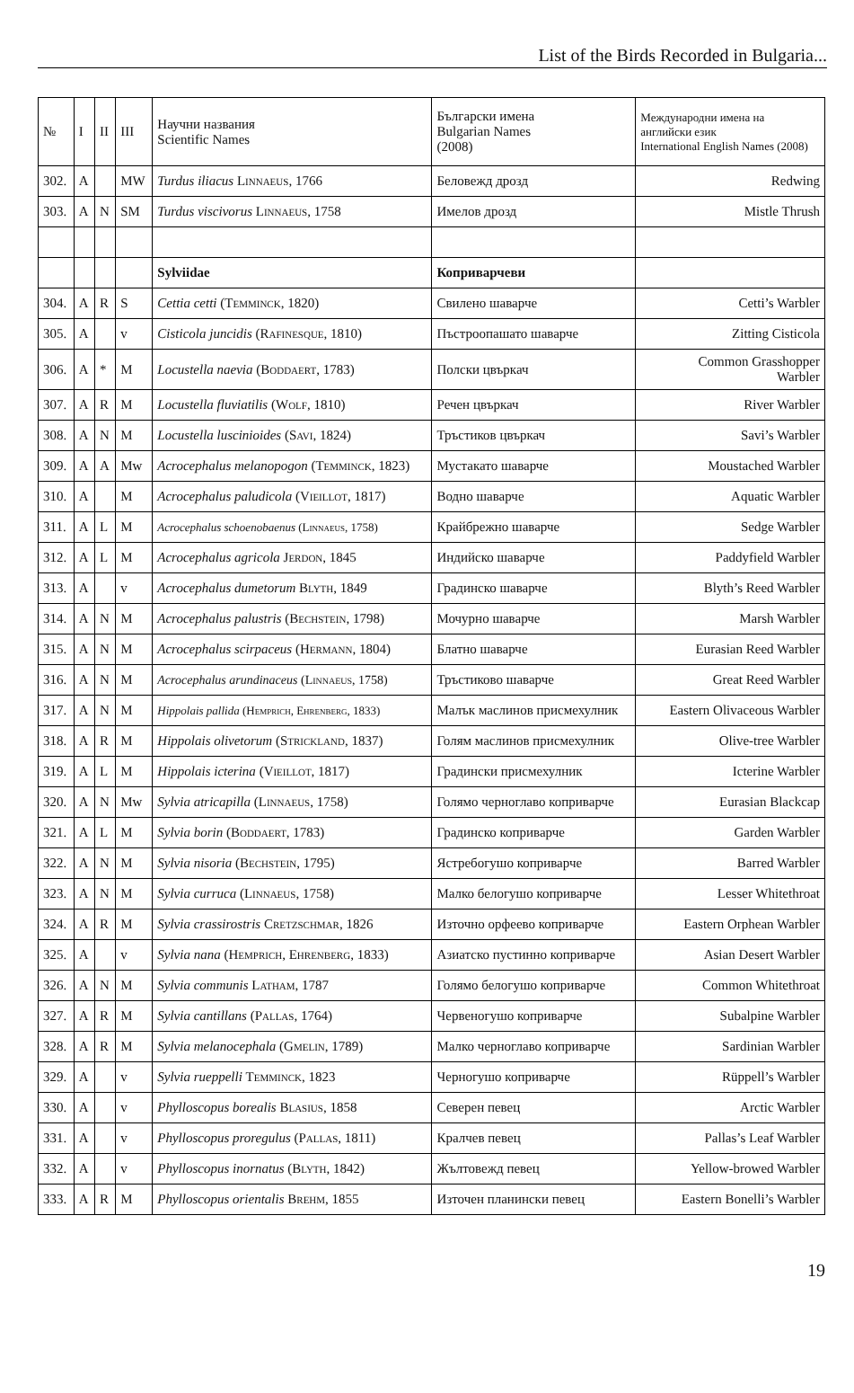List of the Birds Recorded in Bulgaria...
| № | I | II | III | Научни названия Scientific Names | Български имена Bulgarian Names (2008) | Международни имена на английски език International English Names (2008) |
| --- | --- | --- | --- | --- | --- | --- |
| 302. | A | | MW | Turdus iliacus Linnaeus , 1766 | Беловежд дрозд | Redwing |
| 303. | A | N | SM | Turdus viscivorus Linnaeus , 1758 | Имелов дрозд | Mistle Thrush |
| | | | | Sylviidae | Коприварчеви | |
| 304. | A | R | S | Cettia cetti ( Temminck , 1820) | Свилено шаварче | Cetti’s Warbler |
| 305. | A | | v | Cisticola juncidis ( Rafinesque , 1810) | Пъстроопашато шаварче | Zitting Cisticola |
| 306. | A | * | M | Locustella naevia ( Boddaert , 1783) | Полски цвъркач | Common Grasshopper Warbler |
| 307. | A | R | M | Locustella fluviatilis ( Wolf , 1810) | Речен цвъркач | River Warbler |
| 308. | A | N | M | Locustella luscinioides ( Savi , 1824) | Тръстиков цвъркач | Savi’s Warbler |
| 309. | A | A | Mw | Acrocephalus melanopogon ( Temminck , 1823) | Мустакато шаварче | Moustached Warbler |
| 310. | A | | M | Acrocephalus paludicola ( Vieillot , 1817) | Водно шаварче | Aquatic Warbler |
| 311. | A | L | M | Acrocephalus schoenobaenus ( Linnaeus , 1758) | Крайбрежно шаварче | Sedge Warbler |
| 312. | A | L | M | Acrocephalus agricola Jerdon , 1845 | Индийско шаварче | Paddyfield Warbler |
| 313. | A | | v | Acrocephalus dumetorum Blyth , 1849 | Градинско шаварче | Blyth’s Reed Warbler |
| 314. | A | N | M | Acrocephalus palustris ( Bechstein , 1798) | Мочурно шаварче | Marsh Warbler |
| 315. | A | N | M | Acrocephalus scirpaceus ( Hermann , 1804) | Блатно шаварче | Eurasian Reed Warbler |
| 316. | A | N | M | Acrocephalus arundinaceus ( Linnaeus , 1758) | Тръстиково шаварче | Great Reed Warbler |
| 317. | A | N | M | Hippolais pallida ( Hemprich, Ehrenberg , 1833) | Малък маслинов присмехулник | Eastern Olivaceous Warbler |
| 318. | A | R | M | Hippolais olivetorum ( Strickland , 1837) | Голям маслинов присмехулник | Olive-tree Warbler |
| 319. | A | L | M | Hippolais icterina ( Vieillot , 1817) | Градински присмехулник | Icterine Warbler |
| 320. | A | N | Mw | Sylvia atricapilla ( Linnaeus , 1758) | Голямо черноглаво коприварче | Eurasian Blackcap |
| 321. | A | L | M | Sylvia borin ( Boddaert , 1783) | Градинско коприварче | Garden Warbler |
| 322. | A | N | M | Sylvia nisoria ( Bechstein , 1795) | Ястребогушо коприварче | Barred Warbler |
| 323. | A | N | M | Sylvia curruca ( Linnaeus , 1758) | Малко белогушо коприварче | Lesser Whitethroat |
| 324. | A | R | M | Sylvia crassirostris Cretzschmar , 1826 | Източно орфеево коприварче | Eastern Orphean Warbler |
| 325. | A | | v | Sylvia nana ( Hemprich, Ehrenberg , 1833) | Азиатско пустинно коприварче | Asian Desert Warbler |
| 326. | A | N | M | Sylvia communis Latham , 1787 | Голямо белогушо коприварче | Common Whitethroat |
| 327. | A | R | M | Sylvia cantillans ( Pallas , 1764) | Червеногушо коприварче | Subalpine Warbler |
| 328. | A | R | M | Sylvia melanocephala ( Gmelin , 1789) | Малко черноглаво коприварче | Sardinian Warbler |
| 329. | A | | v | Sylvia rueppelli Temminck , 1823 | Черногушо коприварче | Rüppell’s Warbler |
| 330. | A | | v | Phylloscopus borealis Blasius , 1858 | Северен певец | Arctic Warbler |
| 331. | A | | v | Phylloscopus proregulus ( Pallas , 1811) | Кралчев певец | Pallas’s Leaf Warbler |
| 332. | A | | v | Phylloscopus inornatus ( Blyth , 1842) | Жълтовежд певец | Yellow-browed Warbler |
| 333. | A | R | M | Phylloscopus orientalis Brehm , 1855 | Източен планински певец | Eastern Bonelli’s Warbler |
19